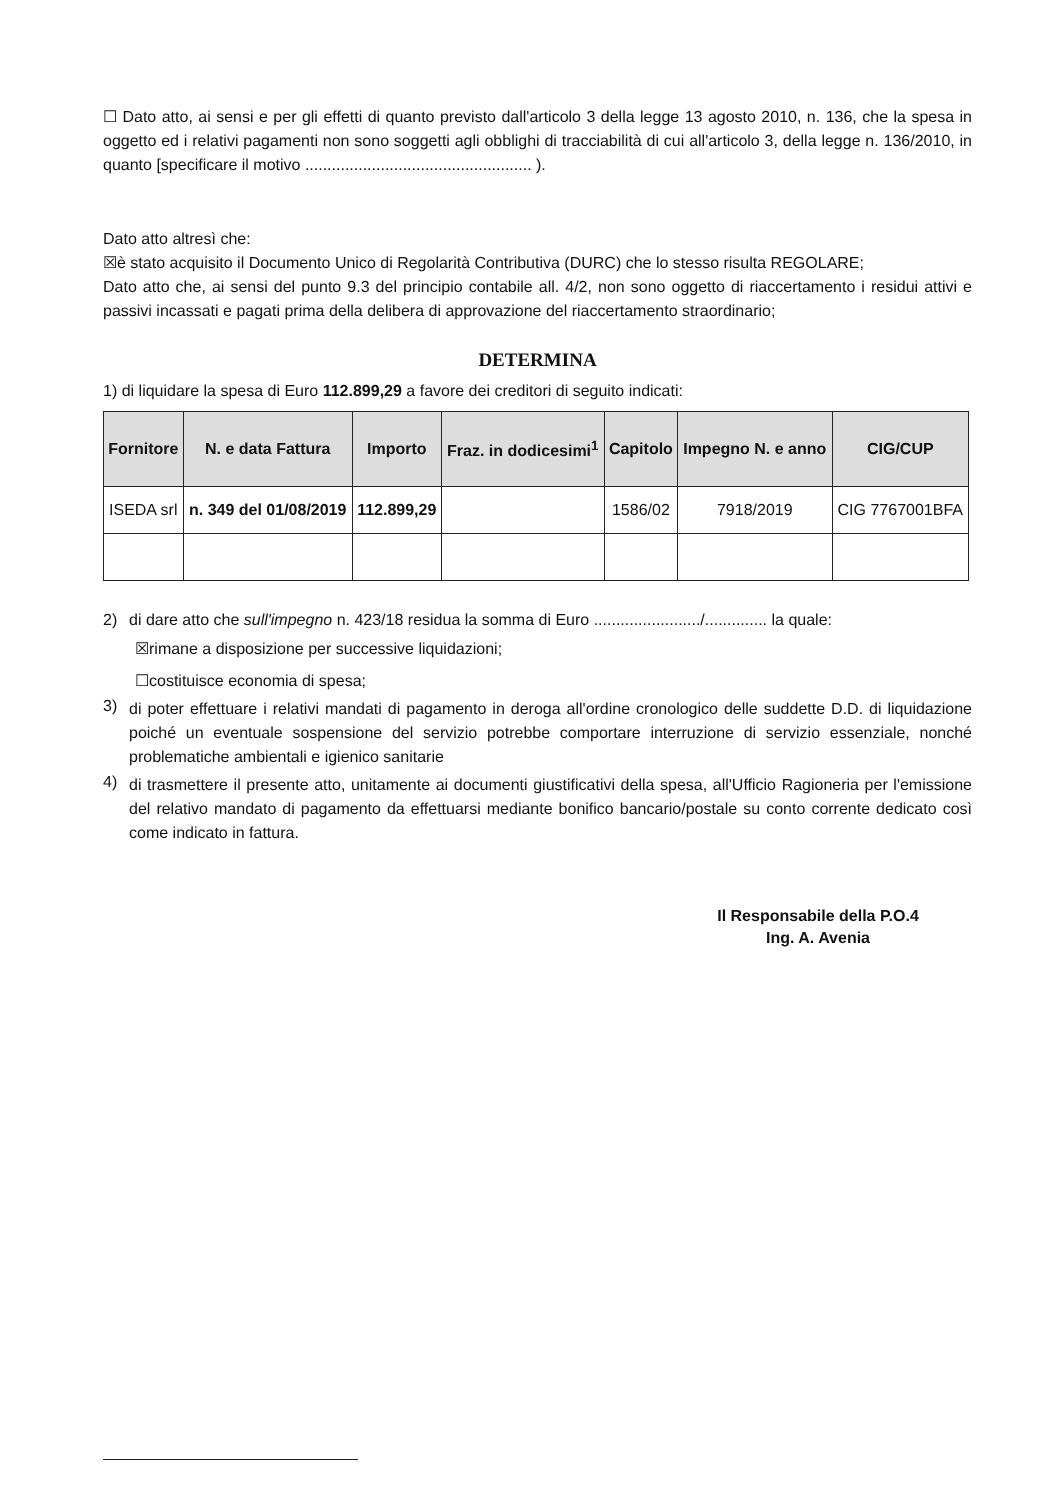☐ Dato atto, ai sensi e per gli effetti di quanto previsto dall'articolo 3 della legge 13 agosto 2010, n. 136, che la spesa in oggetto ed i relativi pagamenti non sono soggetti agli obblighi di tracciabilità di cui all'articolo 3, della legge n. 136/2010, in quanto [specificare il motivo ................................................... ).
Dato atto altresì che:
☒è stato acquisito il Documento Unico di Regolarità Contributiva (DURC) che lo stesso risulta REGOLARE;
Dato atto che, ai sensi del punto 9.3 del principio contabile all. 4/2, non sono oggetto di riaccertamento i residui attivi e passivi incassati e pagati prima della delibera di approvazione del riaccertamento straordinario;
DETERMINA
1) di liquidare la spesa di Euro 112.899,29 a favore dei creditori di seguito indicati:
| Fornitore | N. e data Fattura | Importo | Fraz. in dodicesimi<sup>1</sup> | Capitolo | Impegno N. e anno | CIG/CUP |
| --- | --- | --- | --- | --- | --- | --- |
| ISEDA srl | n. 349 del 01/08/2019 | 112.899,29 | | 1586/02 | 7918/2019 | CIG 7767001BFA |
2) di dare atto che sull'impegno n. 423/18 residua la somma di Euro ......................../.............. la quale:
☒rimane a disposizione per successive liquidazioni;
☐costituisce economia di spesa;
3)
di poter effettuare i relativi mandati di pagamento in deroga all'ordine cronologico delle suddette D.D. di liquidazione poiché un eventuale sospensione del servizio potrebbe comportare interruzione di servizio essenziale, nonché problematiche ambientali e igienico sanitarie
4)
di trasmettere il presente atto, unitamente ai documenti giustificativi della spesa, all'Ufficio Ragioneria per l'emissione del relativo mandato di pagamento da effettuarsi mediante bonifico bancario/postale su conto corrente dedicato così come indicato in fattura.
Il Responsabile della P.O.4
Ing. A. Avenia